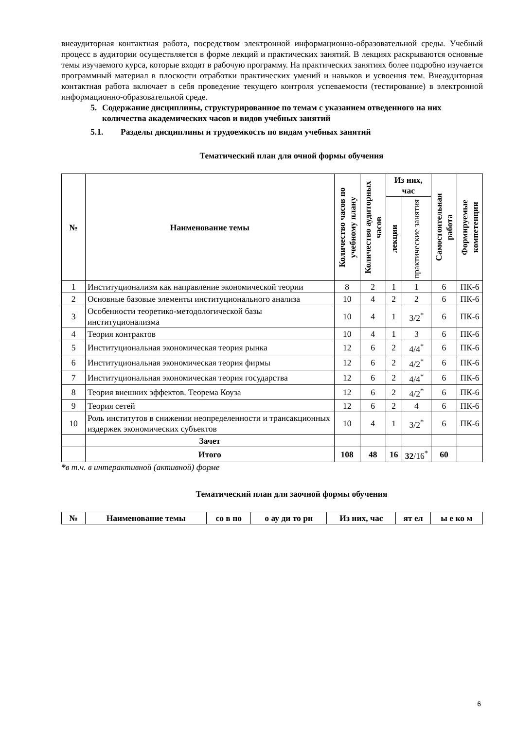внеаудиторная контактная работа, посредством электронной информационно-образовательной среды. Учебный процесс в аудитории осуществляется в форме лекций и практических занятий. В лекциях раскрываются основные темы изучаемого курса, которые входят в рабочую программу. На практических занятиях более подробно изучается программный материал в плоскости отработки практических умений и навыков и усвоения тем. Внеаудиторная контактная работа включает в себя проведение текущего контроля успеваемости (тестирование) в электронной информационно-образовательной среде.
5. Содержание дисциплины, структурированное по темам с указанием отведенного на них количества академических часов и видов учебных занятий
5.1. Разделы дисциплины и трудоемкость по видам учебных занятий
Тематический план для очной формы обучения
| № | Наименование темы | Количество часов по учебному плану | Количество аудиторных часов | Из них, час | | Самостоятельная работа | Формируемые компетенции |
| --- | --- | --- | --- | --- | --- | --- | --- |
| | | | | лекции | практические занятия | | |
| 1 | Институционализм как направление экономической теории | 8 | 2 | 1 | 1 | 6 | ПК-6 |
| 2 | Основные базовые элементы институционального анализа | 10 | 4 | 2 | 2 | 6 | ПК-6 |
| 3 | Особенности теоретико-методологической базы институционализма | 10 | 4 | 1 | 3/2<sup>*</sup> | 6 | ПК-6 |
| 4 | Теория контрактов | 10 | 4 | 1 | 3 | 6 | ПК-6 |
| 5 | Институциональная экономическая теория рынка | 12 | 6 | 2 | 4/4<sup>*</sup> | 6 | ПК-6 |
| 6 | Институциональная экономическая теория фирмы | 12 | 6 | 2 | 4/2<sup>*</sup> | 6 | ПК-6 |
| 7 | Институциональная экономическая теория государства | 12 | 6 | 2 | 4/4<sup>*</sup> | 6 | ПК-6 |
| 8 | Теория внешних эффектов. Теорема Коуза | 12 | 6 | 2 | 4/2<sup>*</sup> | 6 | ПК-6 |
| 9 | Теория сетей | 12 | 6 | 2 | 4 | 6 | ПК-6 |
| 10 | Роль институтов в снижении неопределенности и трансакционных издержек экономических субъектов | 10 | 4 | 1 | 3/2<sup>*</sup> | 6 | ПК-6 |
| | Зачет | | | | | | |
| | Итого | 108 | 48 | 16 | 32 /16<sup>*</sup> | 60 | |
*в т.ч. в интерактивной (активной) форме
Тематический план для заочной формы обучения
| № | Наименование темы | со в по | о ау ди то рн | Из них, час | ят ел | ы е ко м |
| --- | --- | --- | --- | --- | --- | --- |
6